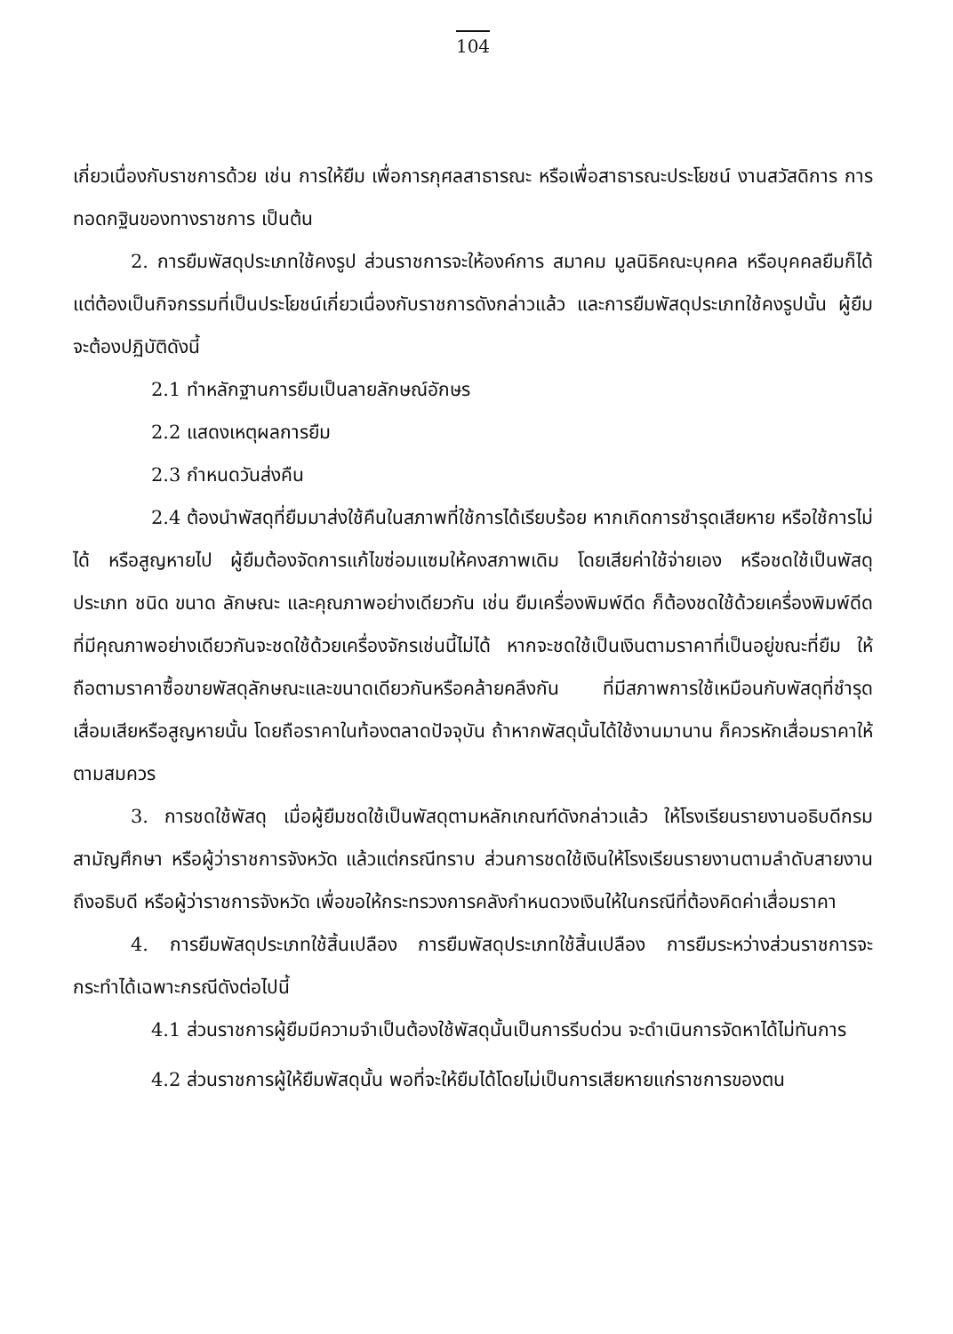104
เกี่ยวเนื่องกับราชการด้วย เช่น การให้ยืม เพื่อการกุศลสาธารณะ หรือเพื่อสาธารณะประโยชน์ งานสวัสดิการ การทอดกฐินของทางราชการ เป็นต้น
2. การยืมพัสดุประเภทใช้คงรูป ส่วนราชการจะให้องค์การ สมาคม มูลนิธิคณะบุคคล หรือบุคคลยืมก็ได้ แต่ต้องเป็นกิจกรรมที่เป็นประโยชน์เกี่ยวเนื่องกับราชการดังกล่าวแล้ว และการยืมพัสดุประเภทใช้คงรูปนั้น ผู้ยืมจะต้องปฏิบัติดังนี้
2.1 ทำหลักฐานการยืมเป็นลายลักษณ์อักษร
2.2 แสดงเหตุผลการยืม
2.3 กำหนดวันส่งคืน
2.4 ต้องนำพัสดุที่ยืมมาส่งใช้คืนในสภาพที่ใช้การได้เรียบร้อย หากเกิดการชำรุดเสียหาย หรือใช้การไม่ได้ หรือสูญหายไป ผู้ยืมต้องจัดการแก้ไขซ่อมแซมให้คงสภาพเดิม โดยเสียค่าใช้จ่ายเอง หรือชดใช้เป็นพัสดุประเภท ชนิด ขนาด ลักษณะ และคุณภาพอย่างเดียวกัน เช่น ยืมเครื่องพิมพ์ดีด ก็ต้องชดใช้ด้วยเครื่องพิมพ์ดีดที่มีคุณภาพอย่างเดียวกันจะชดใช้ด้วยเครื่องจักรเช่นนี้ไม่ได้ หากจะชดใช้เป็นเงินตามราคาที่เป็นอยู่ขณะที่ยืม ให้ถือตามราคาซื้อขายพัสดุลักษณะและขนาดเดียวกันหรือคล้ายคลึงกัน ที่มีสภาพการใช้เหมือนกับพัสดุที่ชำรุดเสื่อมเสียหรือสูญหายนั้น โดยถือราคาในท้องตลาดปัจจุบัน ถ้าหากพัสดุนั้นได้ใช้งานมานาน ก็ควรหักเสื่อมราคาให้ตามสมควร
3. การชดใช้พัสดุ เมื่อผู้ยืมชดใช้เป็นพัสดุตามหลักเกณฑ์ดังกล่าวแล้ว ให้โรงเรียนรายงานอธิบดีกรมสามัญศึกษา หรือผู้ว่าราชการจังหวัด แล้วแต่กรณีทราบ ส่วนการชดใช้เงินให้โรงเรียนรายงานตามลำดับสายงานถึงอธิบดี หรือผู้ว่าราชการจังหวัด เพื่อขอให้กระทรวงการคลังกำหนดวงเงินให้ในกรณีที่ต้องคิดค่าเสื่อมราคา
4. การยืมพัสดุประเภทใช้สิ้นเปลือง การยืมพัสดุประเภทใช้สิ้นเปลือง การยืมระหว่างส่วนราชการจะกระทำได้เฉพาะกรณีดังต่อไปนี้
4.1 ส่วนราชการผู้ยืมมีความจำเป็นต้องใช้พัสดุนั้นเป็นการรีบด่วน จะดำเนินการจัดหาได้ไม่ทันการ
4.2 ส่วนราชการผู้ให้ยืมพัสดุนั้น พอที่จะให้ยืมได้โดยไม่เป็นการเสียหายแก่ราชการของตน